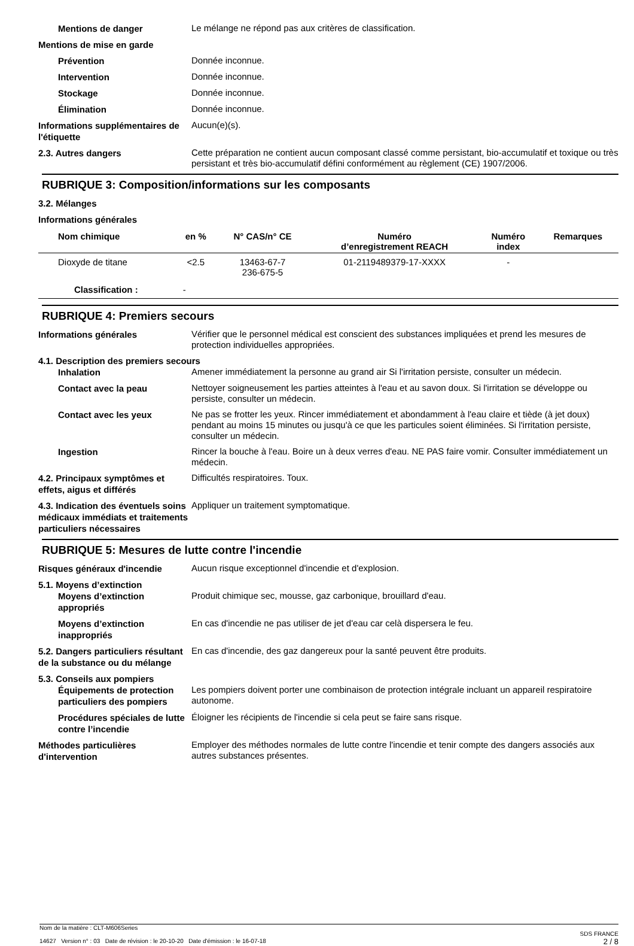Mentions de danger
Le mélange ne répond pas aux critères de classification.
Mentions de mise en garde
Prévention
Donnée inconnue.
Intervention
Donnée inconnue.
Stockage
Donnée inconnue.
Élimination
Donnée inconnue.
Informations supplémentaires de l'étiquette
Aucun(e)(s).
2.3. Autres dangers
Cette préparation ne contient aucun composant classé comme persistant, bio-accumulatif et toxique ou très persistant et très bio-accumulatif défini conformément au règlement (CE) 1907/2006.
RUBRIQUE 3: Composition/informations sur les composants
3.2. Mélanges
Informations générales
| Nom chimique | en % | N° CAS/n° CE | Numéro d’enregistrement REACH | Numéro index | Remarques |
| --- | --- | --- | --- | --- | --- |
| Dioxyde de titane | <2.5 | 13463-67-7 236-675-5 | 01-2119489379-17-XXXX | - | |
| Classification : - | | | | | |
RUBRIQUE 4: Premiers secours
Informations générales
Vérifier que le personnel médical est conscient des substances impliquées et prend les mesures de protection individuelles appropriées.
4.1. Description des premiers secours
Inhalation
Amener immédiatement la personne au grand air Si l'irritation persiste, consulter un médecin.
Contact avec la peau
Nettoyer soigneusement les parties atteintes à l'eau et au savon doux. Si l'irritation se développe ou persiste, consulter un médecin.
Contact avec les yeux
Ne pas se frotter les yeux. Rincer immédiatement et abondamment à l'eau claire et tiède (à jet doux) pendant au moins 15 minutes ou jusqu'à ce que les particules soient éliminées. Si l'irritation persiste, consulter un médecin.
Ingestion
Rincer la bouche à l'eau. Boire un à deux verres d'eau. NE PAS faire vomir. Consulter immédiatement un médecin.
4.2. Principaux symptômes et effets, aigus et différés
Difficultés respiratoires. Toux.
4.3. Indication des éventuels soins médicaux immédiats et traitements particuliers nécessaires
Appliquer un traitement symptomatique.
RUBRIQUE 5: Mesures de lutte contre l'incendie
Risques généraux d'incendie
Aucun risque exceptionnel d'incendie et d'explosion.
5.1. Moyens d’extinction
Moyens d’extinction appropriés
Produit chimique sec, mousse, gaz carbonique, brouillard d'eau.
Moyens d’extinction inappropriés
En cas d'incendie ne pas utiliser de jet d'eau car celà dispersera le feu.
5.2. Dangers particuliers résultant de la substance ou du mélange
En cas d'incendie, des gaz dangereux pour la santé peuvent être produits.
5.3. Conseils aux pompiers
Équipements de protection particuliers des pompiers
Les pompiers doivent porter une combinaison de protection intégrale incluant un appareil respiratoire autonome.
Procédures spéciales de lutte contre l’incendie
Éloigner les récipients de l'incendie si cela peut se faire sans risque.
Méthodes particulières d'intervention
Employer des méthodes normales de lutte contre l'incendie et tenir compte des dangers associés aux autres substances présentes.
Nom de la matière : CLT-M606Series
14627 Version n° : 03 Date de révision : le 20-10-20 Date d'émission : le 16-07-18
SDS FRANCE
2 / 8